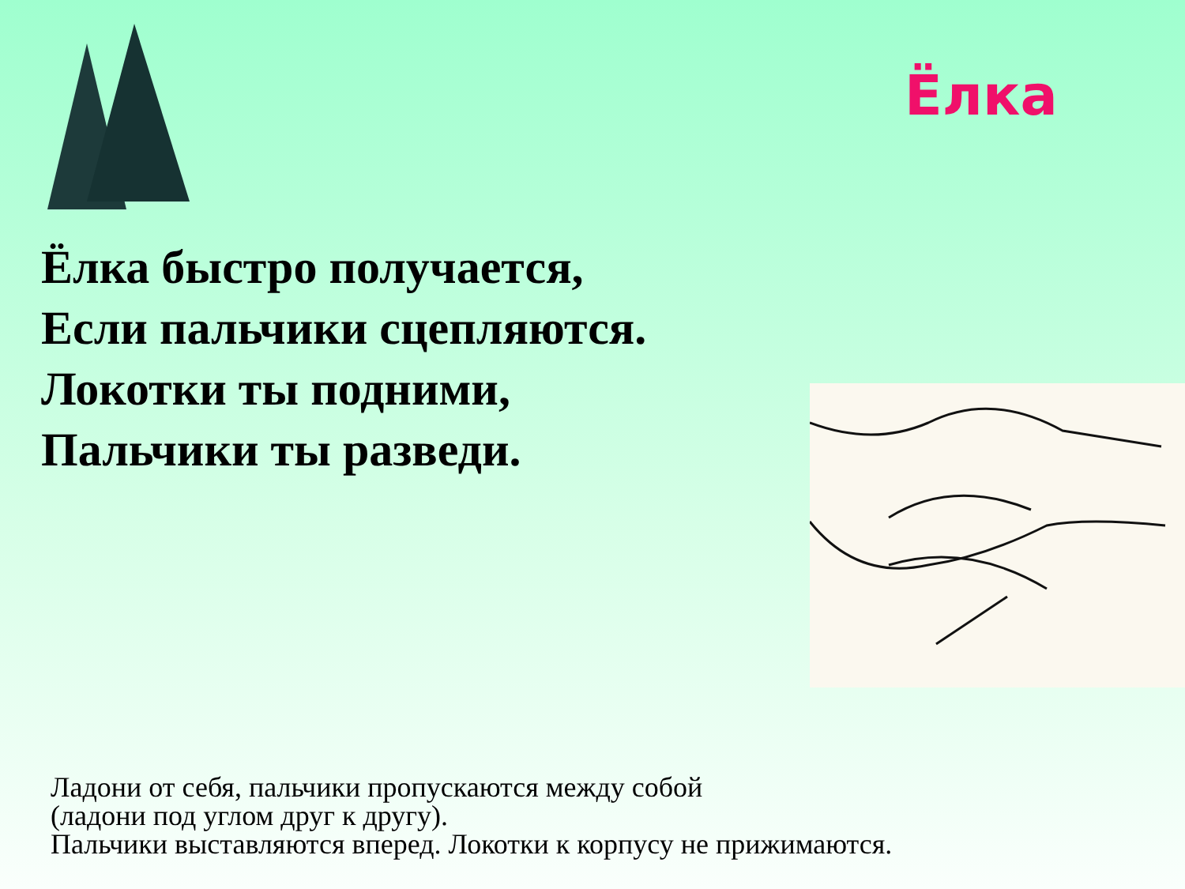Ёлка
Ёлка быстро получается,
Если пальчики сцепляются.
Локотки ты подними,
Пальчики ты разведи.
Ладони от себя, пальчики пропускаются между собой
(ладони под углом друг к другу).
Пальчики выставляются вперед. Локотки к корпусу не прижимаются.